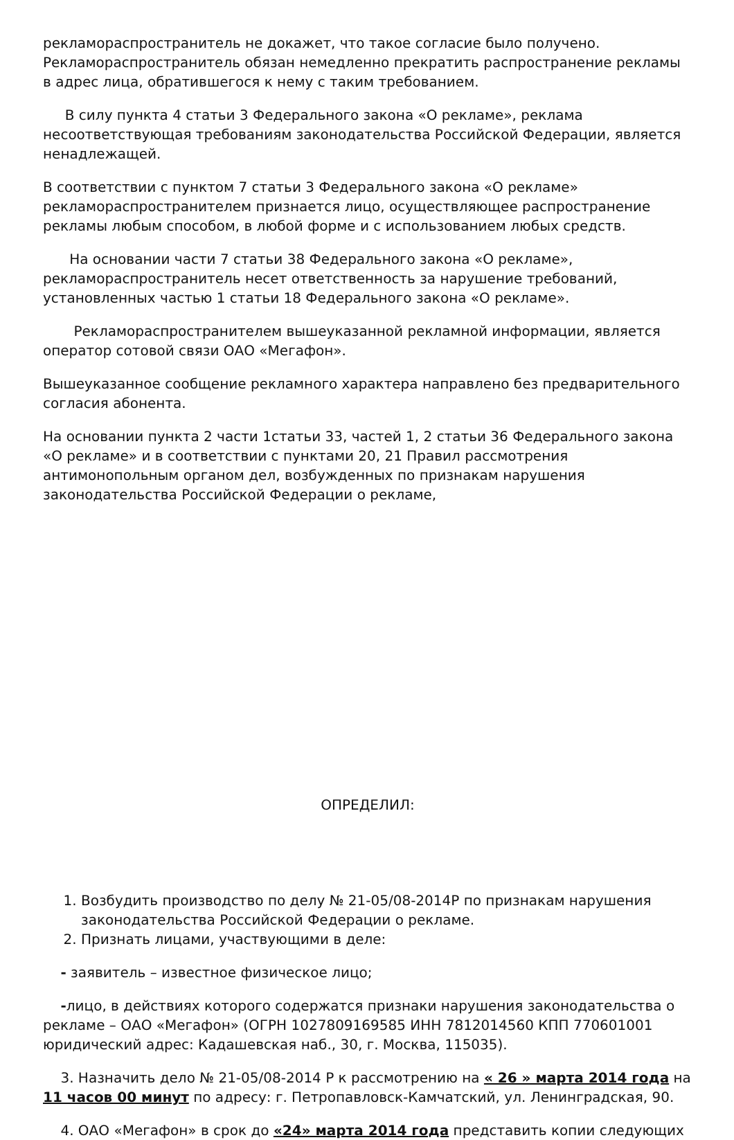рекламораспространитель не докажет, что такое согласие было получено. Рекламораспространитель обязан немедленно прекратить распространение рекламы в адрес лица, обратившегося к нему с таким требованием.
В силу пункта 4 статьи 3 Федерального закона «О рекламе», реклама несоответствующая требованиям законодательства Российской Федерации, является ненадлежащей.
В соответствии с пунктом 7 статьи 3 Федерального закона «О рекламе» рекламораспространителем признается лицо, осуществляющее распространение рекламы любым способом, в любой форме и с использованием любых средств.
На основании части 7 статьи 38 Федерального закона «О рекламе», рекламораспространитель несет ответственность за нарушение требований, установленных частью 1 статьи 18 Федерального закона «О рекламе».
Рекламораспространителем вышеуказанной рекламной информации, является оператор сотовой связи ОАО «Мегафон».
Вышеуказанное сообщение рекламного характера направлено без предварительного согласия абонента.
На основании пункта 2 части 1статьи 33, частей 1, 2 статьи 36 Федерального закона «О рекламе» и в соответствии с пунктами 20, 21 Правил рассмотрения антимонопольным органом дел, возбужденных по признакам нарушения законодательства Российской Федерации о рекламе,
ОПРЕДЕЛИЛ:
1. Возбудить производство по делу № 21-05/08-2014Р по признакам нарушения законодательства Российской Федерации о рекламе.
2. Признать лицами, участвующими в деле:
- заявитель – известное физическое лицо;
-лицо, в действиях которого содержатся признаки нарушения законодательства о рекламе – ОАО «Мегафон» (ОГРН 1027809169585 ИНН 7812014560 КПП 770601001 юридический адрес: Кадашевская наб., 30, г. Москва, 115035).
3. Назначить дело № 21-05/08-2014 Р к рассмотрению на « 26 » марта 2014 года на 11 часов 00 минут по адресу: г. Петропавловск-Камчатский, ул. Ленинградская, 90.
4. ОАО «Мегафон» в срок до «24» марта 2014 года представить копии следующих